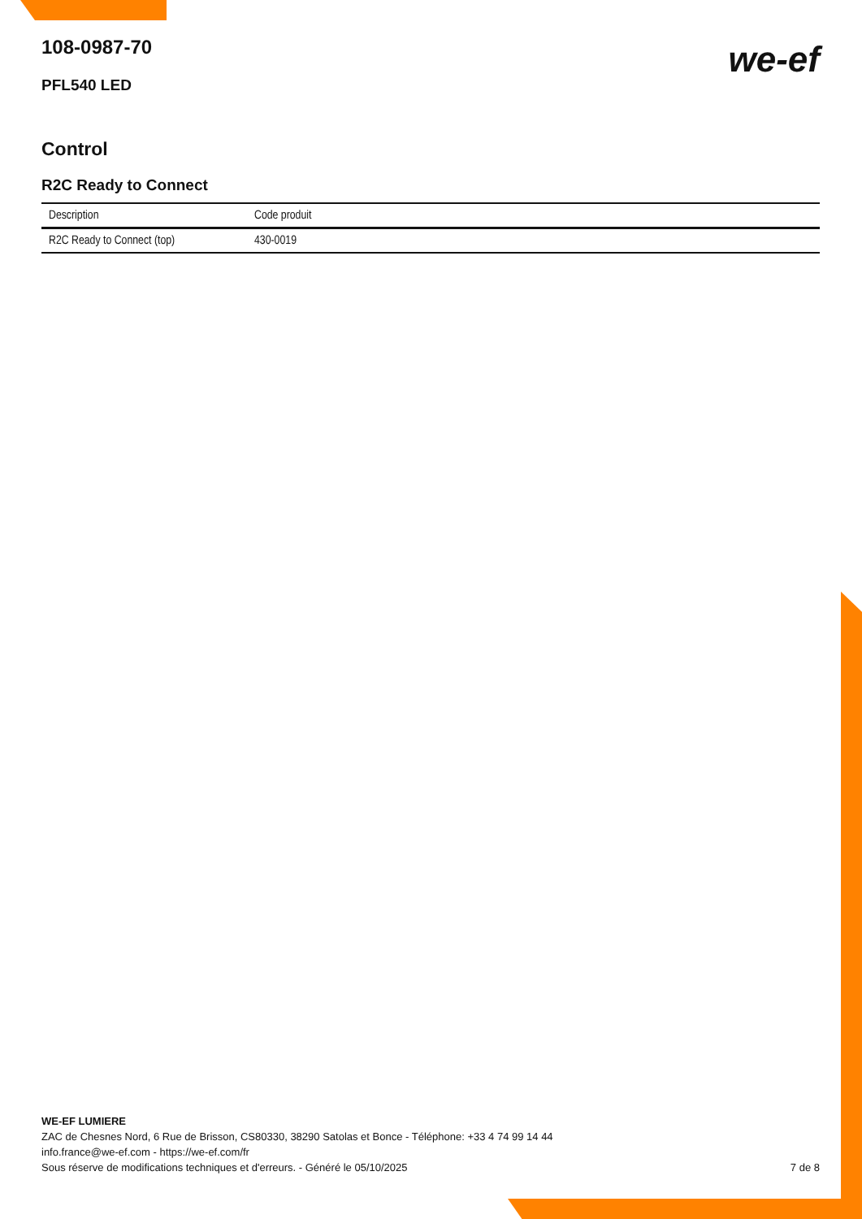we-ef
108-0987-70
PFL540 LED
Control
R2C Ready to Connect
| Description | Code produit |
| --- | --- |
| R2C Ready to Connect (top) | 430-0019 |
WE-EF LUMIERE
ZAC de Chesnes Nord, 6 Rue de Brisson, CS80330, 38290 Satolas et Bonce - Téléphone: +33 4 74 99 14 44
info.france@we-ef.com - https://we-ef.com/fr
Sous réserve de modifications techniques et d'erreurs. - Généré le 05/10/2025 7 de 8